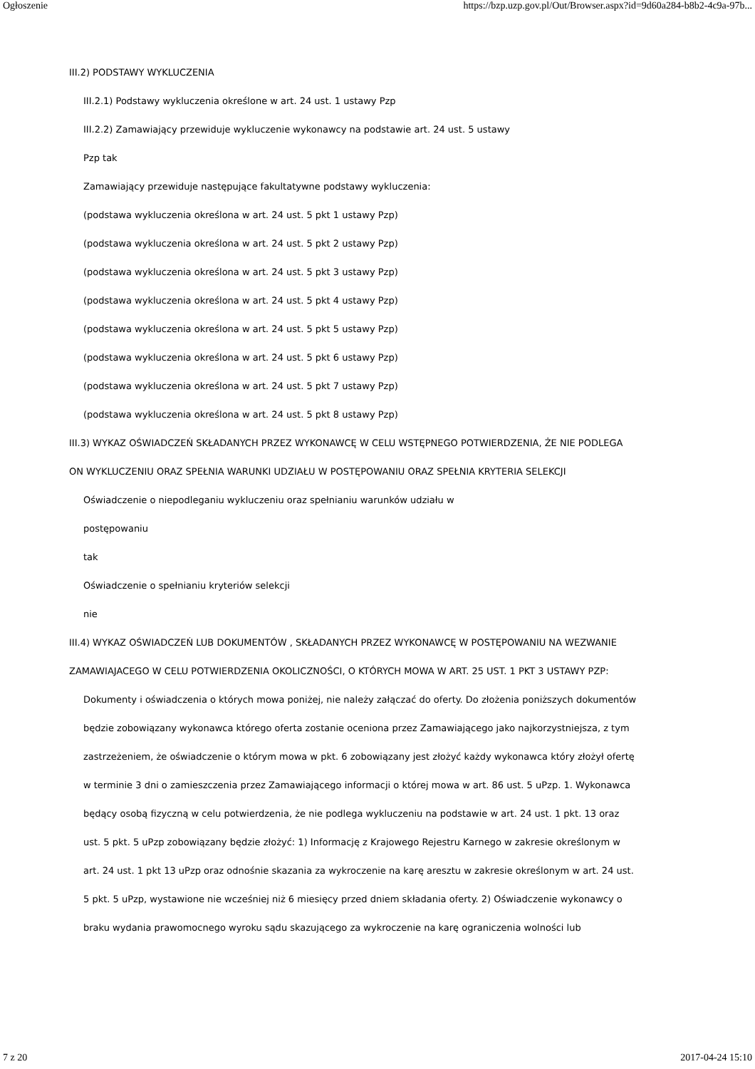Ogłoszenie https://bzp.uzp.gov.pl/Out/Browser.aspx?id=9d60a284-b8b2-4c9a-97b...
III.2) PODSTAWY WYKLUCZENIA
III.2.1) Podstawy wykluczenia określone w art. 24 ust. 1 ustawy Pzp
III.2.2) Zamawiający przewiduje wykluczenie wykonawcy na podstawie art. 24 ust. 5 ustawy
Pzp tak
Zamawiający przewiduje następujące fakultatywne podstawy wykluczenia:
(podstawa wykluczenia określona w art. 24 ust. 5 pkt 1 ustawy Pzp)
(podstawa wykluczenia określona w art. 24 ust. 5 pkt 2 ustawy Pzp)
(podstawa wykluczenia określona w art. 24 ust. 5 pkt 3 ustawy Pzp)
(podstawa wykluczenia określona w art. 24 ust. 5 pkt 4 ustawy Pzp)
(podstawa wykluczenia określona w art. 24 ust. 5 pkt 5 ustawy Pzp)
(podstawa wykluczenia określona w art. 24 ust. 5 pkt 6 ustawy Pzp)
(podstawa wykluczenia określona w art. 24 ust. 5 pkt 7 ustawy Pzp)
(podstawa wykluczenia określona w art. 24 ust. 5 pkt 8 ustawy Pzp)
III.3) WYKAZ OŚWIADCZEŃ SKŁADANYCH PRZEZ WYKONAWCĘ W CELU WSTĘPNEGO POTWIERDZENIA, ŻE NIE PODLEGA ON WYKLUCZENIU ORAZ SPEŁNIA WARUNKI UDZIAŁU W POSTĘPOWANIU ORAZ SPEŁNIA KRYTERIA SELEKCJI
Oświadczenie o niepodleganiu wykluczeniu oraz spełnianiu warunków udziału w
postępowaniu
tak
Oświadczenie o spełnianiu kryteriów selekcji
nie
III.4) WYKAZ OŚWIADCZEŃ LUB DOKUMENTÓW , SKŁADANYCH PRZEZ WYKONAWCĘ W POSTĘPOWANIU NA WEZWANIE ZAMAWIAJACEGO W CELU POTWIERDZENIA OKOLICZNOŚCI, O KTÓRYCH MOWA W ART. 25 UST. 1 PKT 3 USTAWY PZP:
Dokumenty i oświadczenia o których mowa poniżej, nie należy załączać do oferty. Do złożenia poniższych dokumentów będzie zobowiązany wykonawca którego oferta zostanie oceniona przez Zamawiającego jako najkorzystniejsza, z tym zastrzeżeniem, że oświadczenie o którym mowa w pkt. 6 zobowiązany jest złożyć każdy wykonawca który złożył ofertę w terminie 3 dni o zamieszczenia przez Zamawiającego informacji o której mowa w art. 86 ust. 5 uPzp. 1. Wykonawca będący osobą fizyczną w celu potwierdzenia, że nie podlega wykluczeniu na podstawie w art. 24 ust. 1 pkt. 13 oraz ust. 5 pkt. 5 uPzp zobowiązany będzie złożyć: 1) Informację z Krajowego Rejestru Karnego w zakresie określonym w art. 24 ust. 1 pkt 13 uPzp oraz odnośnie skazania za wykroczenie na karę aresztu w zakresie określonym w art. 24 ust. 5 pkt. 5 uPzp, wystawione nie wcześniej niż 6 miesięcy przed dniem składania oferty. 2) Oświadczenie wykonawcy o braku wydania prawomocnego wyroku sądu skazującego za wykroczenie na karę ograniczenia wolności lub
7 z 20 2017-04-24 15:10